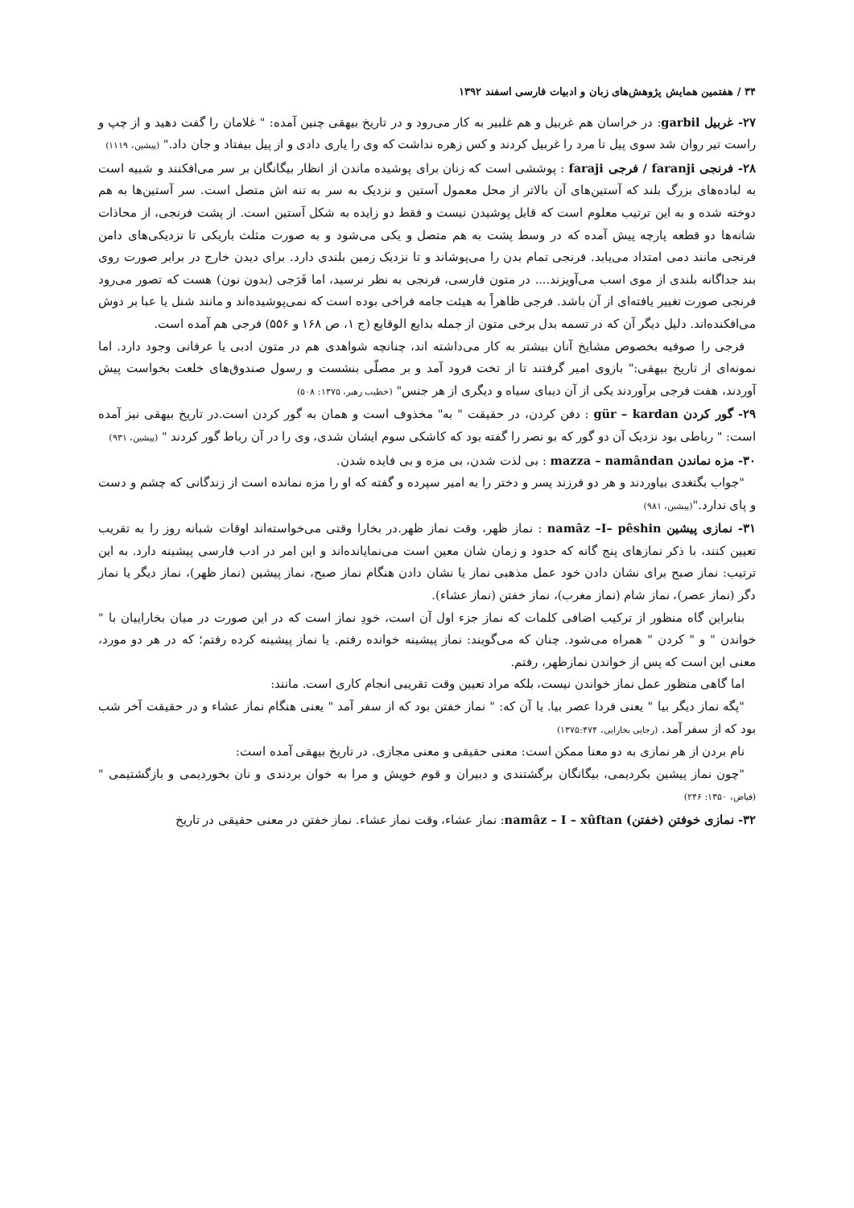۳۴ / هفتمین همایش پژوهش‌های زبان و ادبیات فارسی اسفند ۱۳۹۲
۲۷- غربیل garbil: در خراسان هم غربیل و هم غلبیر به کار می‌رود و در تاریخ بیهقی چنین آمده: " غلامان را گفت دهید و از چپ و راست تیر روان شد سوی پیل تا مرد را غربیل کردند و کس زهره نداشت که وی را یاری دادی و از پیل بیفتاد و جان داد." (پیشین، ۱۱۱۹)
۲۸- فرنجی faranji / فرجی faraji : پوششی است که زنان برای پوشیده ماندن از انظار بیگانگان بر سر می‌افکنند و شبیه است به لباده‌های بزرگ بلند که آستین‌های آن بالاتر از محل معمول آستین و نزدیک به سر به تنه اش متصل است. سر آستین‌ها به هم دوخته شده و به این ترتیب معلوم است که قابل پوشیدن نیست و فقط دو زایده به شکل آستین است. از پشت فرنجی، از محاذات شانه‌ها دو قطعه پارچه پیش آمده که در وسط پشت به هم متصل و یکی می‌شود و به صورت مثلث باریکی تا نزدیکی‌های دامن فرنجی مانند دمی امتداد می‌یابد. فرنجی تمام بدن را می‌پوشاند و تا نزدیک زمین بلندی دارد. برای دیدن خارج در برابر صورت روی بند جداگانه بلندی از موی اسب می‌آویزند.... در متون فارسی، فرنجی به نظر نرسید، اما فَرَجی (بدون نون) هست که تصور می‌رود فرنجی صورت تغییر یافته‌ای از آن باشد. فرجی ظاهراً به هیئت جامه فراخی بوده است که نمی‌پوشیده‌اند و مانند شنل یا عبا بر دوش می‌افکنده‌اند. دلیل دیگر آن که در تسمه بدل برخی متون از جمله بدایع الوقایع (ج ۱، ص ۱۶۸ و ۵۵۶) فرجی هم آمده است.
فرجی را صوفیه بخصوص مشایخ آنان بیشتر به کار می‌داشته اند، چنانچه شواهدی هم در متون ادبی یا عرفانی وجود دارد. اما نمونه‌ای از تاریخ بیهقی:" بازوی امیر گرفتند تا از تخت فرود آمد و بر مصلّی بنشست و رسول صندوق‌های خلعت بخواست پیش آوردند، هفت فرجی برآوردند یکی از آن دیبای سیاه و دیگری از هر جنس" (خطیب رهبر، ۱۳۷۵: ۵۰۸)
۲۹- گور کردن gür – kardan : دفن کردن، در حقیقت " به" مخذوف است و همان به گور کردن است.در تاریخ بیهقی نیز آمده است: " رباطی بود نزدیک آن دو گور که بو نصر را گفته بود که کاشکی سوم ایشان شدی، وی را در آن رباط گور کردند " (پیشین، ۹۳۱)
۳۰- مزه نماندن mazza – namândan : بی لذت شدن، بی مزه و بی فایده شدن.
"جواب بگتغدی بیاوردند و هر دو فرزند پسر و دختر را به امیر سپرده و گفته که او را مزه نمانده است از زندگانی که چشم و دست و پای ندارد."(پیشین، ۹۸۱)
۳۱- نمازی پیشین namâz –I– pêshin : نماز ظهر، وقت نماز ظهر.در بخارا وقتی می‌خواسته‌اند اوقات شبانه روز را به تقریب تعیین کنند، با ذکر نمازهای پنج گانه که حدود و زمان شان معین است می‌نمایانده‌اند و این امر در ادب فارسی پیشینه دارد. به این ترتیب: نماز صبح برای نشان دادن خود عمل مذهبی نماز یا نشان دادن هنگام نماز صبح، نماز پیشین (نماز ظهر)، نماز دیگر یا نماز دگر (نماز عصر)، نماز شام (نماز مغرب)، نماز خفتن (نماز عشاء).
بنابراین گاه منظور از ترکیب اضافی کلمات که نماز جزء اول آن است، خودِ نماز است که در این صورت در میان بخاراییان با " خواندن " و " کردن " همراه می‌شود. چنان که می‌گویند: نماز پیشینه خوانده رفتم. یا نماز پیشینه کرده رفتم؛ که در هر دو مورد، معنی این است که پس از خواندن نمازظهر، رفتم.
اما گاهی منظور عمل نماز خواندن نیست، بلکه مراد تعیین وقت تقریبی انجام کاری است. مانند:
"پگه نماز دیگر بیا " یعنی فردا عصر بیا. یا آن که: " نماز خفتن بود که از سفر آمد " یعنی هنگام نماز عشاء و در حقیقت آخر شب بود که از سفر آمد. (رجایی بخارایی، ۱۳۷۵:۴۷۴)
نام بردن از هر نمازی به دو معنا ممکن است: معنی حقیقی و معنی مجازی. در تاریخ بیهقی آمده است:
"چون نماز پیشین بکردیمی، بیگانگان برگشتندی و دبیران و قوم خویش و مرا به خوان بردندی و نان بخوردیمی و بازگشتیمی " (فیاض، ۱۳۵۰: ۲۴۶)
۳۲- نمازی خوفتن (خفتن) namâz – I – xûftan: نماز عشاء، وقت نماز عشاء. نماز خفتن در معنی حقیقی در تاریخ